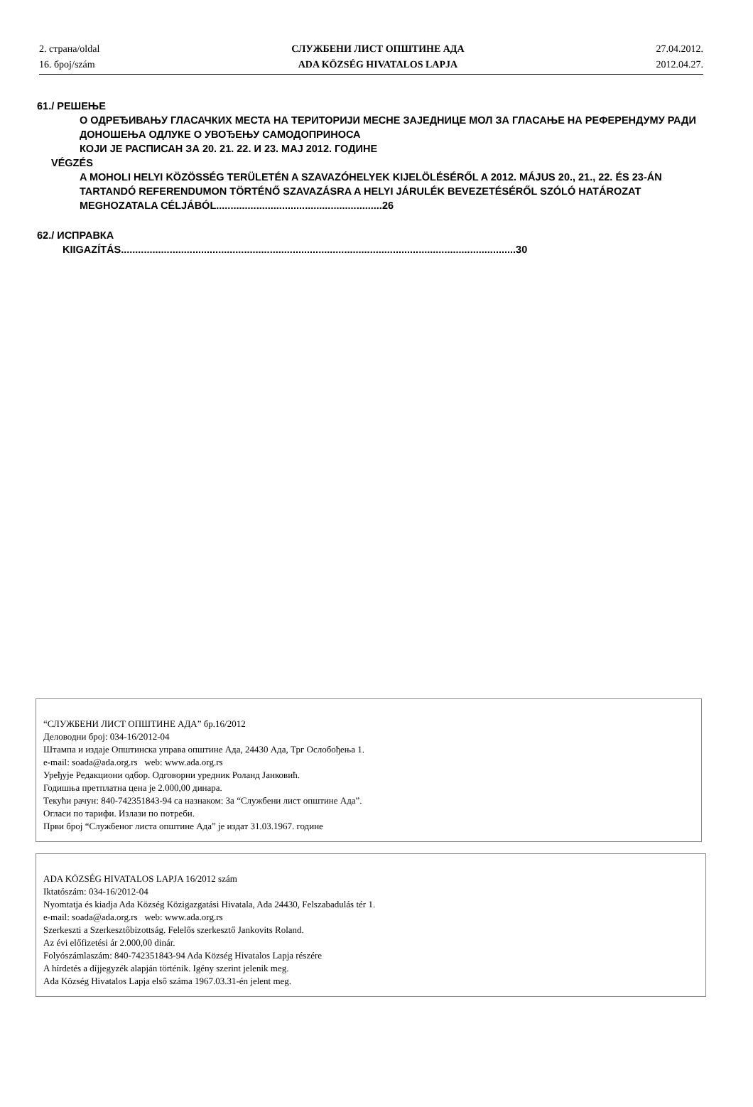2. страна/oldal
16. број/szám
СЛУЖБЕНИ ЛИСТ ОПШТИНЕ АДА
ADA KÖZSÉG HIVATALOS LAPJA
27.04.2012.
2012.04.27.
61./ РЕШЕЊЕ
О ОДРЕЂИВАЊУ ГЛАСАЧКИХ МЕСТА НА ТЕРИТОРИЈИ МЕСНЕ ЗАЈЕДНИЦЕ МОЛ ЗА ГЛАСАЊЕ НА РЕФЕРЕНДУМУ РАДИ ДОНОШЕЊА ОДЛУКЕ О УВОЂЕЊУ САМОДОПРИНОСА
КОЈИ ЈЕ РАСПИСАН ЗА 20. 21. 22. И 23. МАЈ 2012. ГОДИНЕ
VÉGZÉS
A MOHOLI HELYI KÖZÖSSÉG TERÜLETÉN A SZAVAZÓHELYEK KIJELÖLÉSÉRŐL A 2012. MÁJUS 20., 21., 22. ÉS 23-ÁN TARTANDÓ REFERENDUMON TÖRTÉNŐ SZAVAZÁSRA A HELYI JÁRULÉK BEVEZETÉSÉRŐL SZÓLÓ HATÁROZAT MEGHOZATALA CÉLJÁBÓL..........................................................26
62./ ИСПРАВКА
KIIGAZÍTÁS..........................................................................................................................................30
“СЛУЖБЕНИ ЛИСТ ОПШТИНЕ АДА” бр.16/2012
Деловодни број: 034-16/2012-04
Штампа и издаје Општинска управа општине Ада, 24430 Ада, Трг Ослобођења 1.
e-mail: soada@ada.org.rs web: www.ada.org.rs
Уређује Редакциони одбор. Одговорни уредник Роланд Јанковић.
Годишња претплатна цена је 2.000,00 динара.
Текући рачун: 840-742351843-94 са назнаком: За “Службени лист општине Ада”.
Огласи по тарифи. Излази по потреби.
Први број “Службеног листа општине Ада” је издат 31.03.1967. године
ADA KÖZSÉG HIVATALOS LAPJA 16/2012 szám
Iktatószám: 034-16/2012-04
Nyomtatja és kiadja Ada Község Közigazgatási Hivatala, Ada 24430, Felszabadulás tér 1.
e-mail: soada@ada.org.rs web: www.ada.org.rs
Szerkeszti a Szerkesztőbizottság. Felelős szerkesztő Jankovits Roland.
Az évi előfizetési ár 2.000,00 dinár.
Folyószámlaszám: 840-742351843-94 Ada Község Hivatalos Lapja részére
A hírdetés a díjjegyzék alapján történik. Igény szerint jelenik meg.
Ada Község Hivatalos Lapja első száma 1967.03.31-én jelent meg.